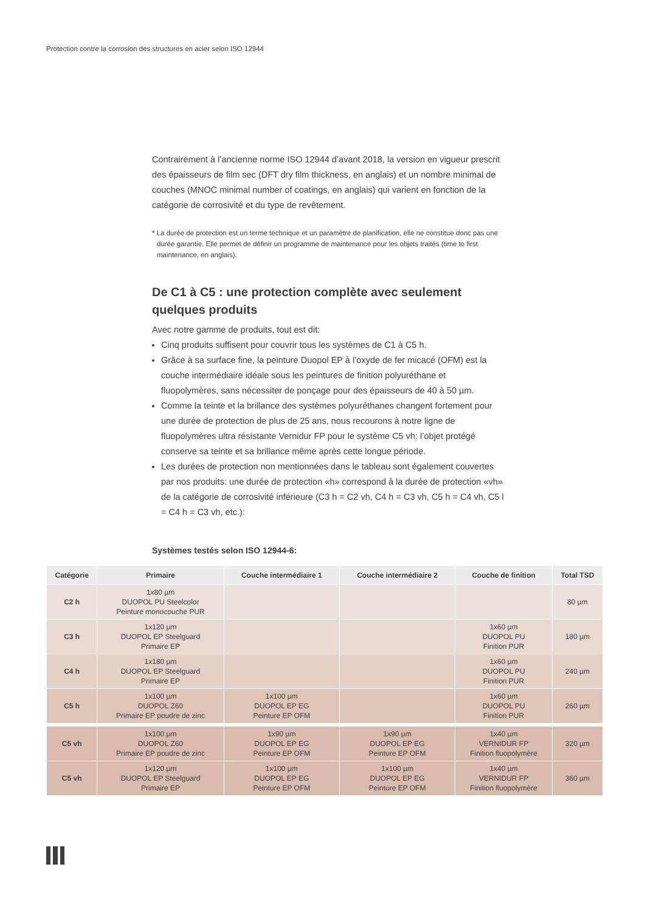Protection contre la corrosion des structures en acier selon ISO 12944
Contrairement à l’ancienne norme ISO 12944 d’avant 2018, la version en vigueur prescrit des épaisseurs de film sec (DFT dry film thickness, en anglais) et un nombre minimal de couches (MNOC minimal number of coatings, en anglais) qui varient en fonction de la catégorie de corrosivité et du type de revêtement.
* La durée de protection est un terme technique et un paramètre de planification, elle ne constitue donc pas une durée garantie. Elle permet de définir un programme de maintenance pour les objets traités (time to first maintenance, en anglais).
De C1 à C5 : une protection complète avec seulement quelques produits
Avec notre gamme de produits, tout est dit:
Cinq produits suffisent pour couvrir tous les systèmes de C1 à C5 h.
Grâce à sa surface fine, la peinture Duopol EP à l’oxyde de fer micacé (OFM) est la couche intermédiaire idéale sous les peintures de finition polyuréthane et fluopolymères, sans nécessiter de ponçage pour des épaisseurs de 40 à 50 µm.
Comme la teinte et la brillance des systèmes polyuréthanes changent fortement pour une durée de protection de plus de 25 ans, nous recourons à notre ligne de fluopolymères ultra résistante Vernidur FP pour le système C5 vh: l’objet protégé conserve sa teinte et sa brillance même après cette longue période.
Les durées de protection non mentionnées dans le tableau sont également couvertes par nos produits: une durée de protection «h» correspond à la durée de protection «vh» de la catégorie de corrosivité inférieure (C3 h = C2 vh, C4 h = C3 vh, C5 h = C4 vh, C5 l = C4 h = C3 vh, etc.):
Systèmes testés selon ISO 12944-6:
| Catégorie | Primaire | Couche intermédiaire 1 | Couche intermédiaire 2 | Couche de finition | Total TSD |
| --- | --- | --- | --- | --- | --- |
| C2 h | 1x80 µm DUOPOL PU Steelcolor Peinture monocouche PUR | | | | 80 µm |
| C3 h | 1x120 µm DUOPOL EP Steelguard Primaire EP | | | 1x60 µm DUOPOL PU Finition PUR | 180 µm |
| C4 h | 1x180 µm DUOPOL EP Steelguard Primaire EP | | | 1x60 µm DUOPOL PU Finition PUR | 240 µm |
| C5 h | 1x100 µm DUOPOL Z60 Primaire EP poudre de zinc | 1x100 µm DUOPOL EP EG Peinture EP OFM | | 1x60 µm DUOPOL PU Finition PUR | 260 µm |
| C5 vh | 1x100 µm DUOPOL Z60 Primaire EP poudre de zinc | 1x90 µm DUOPOL EP EG Peinture EP OFM | 1x90 µm DUOPOL EP EG Peinture EP OFM | 1x40 µm VERNIDUR FP Finition fluopolymère | 320 µm |
| C5 vh | 1x120 µm DUOPOL EP Steelguard Primaire EP | 1x100 µm DUOPOL EP EG Peinture EP OFM | 1x100 µm DUOPOL EP EG Peinture EP OFM | 1x40 µm VERNIDUR FP Finition fluopolymère | 360 µm |